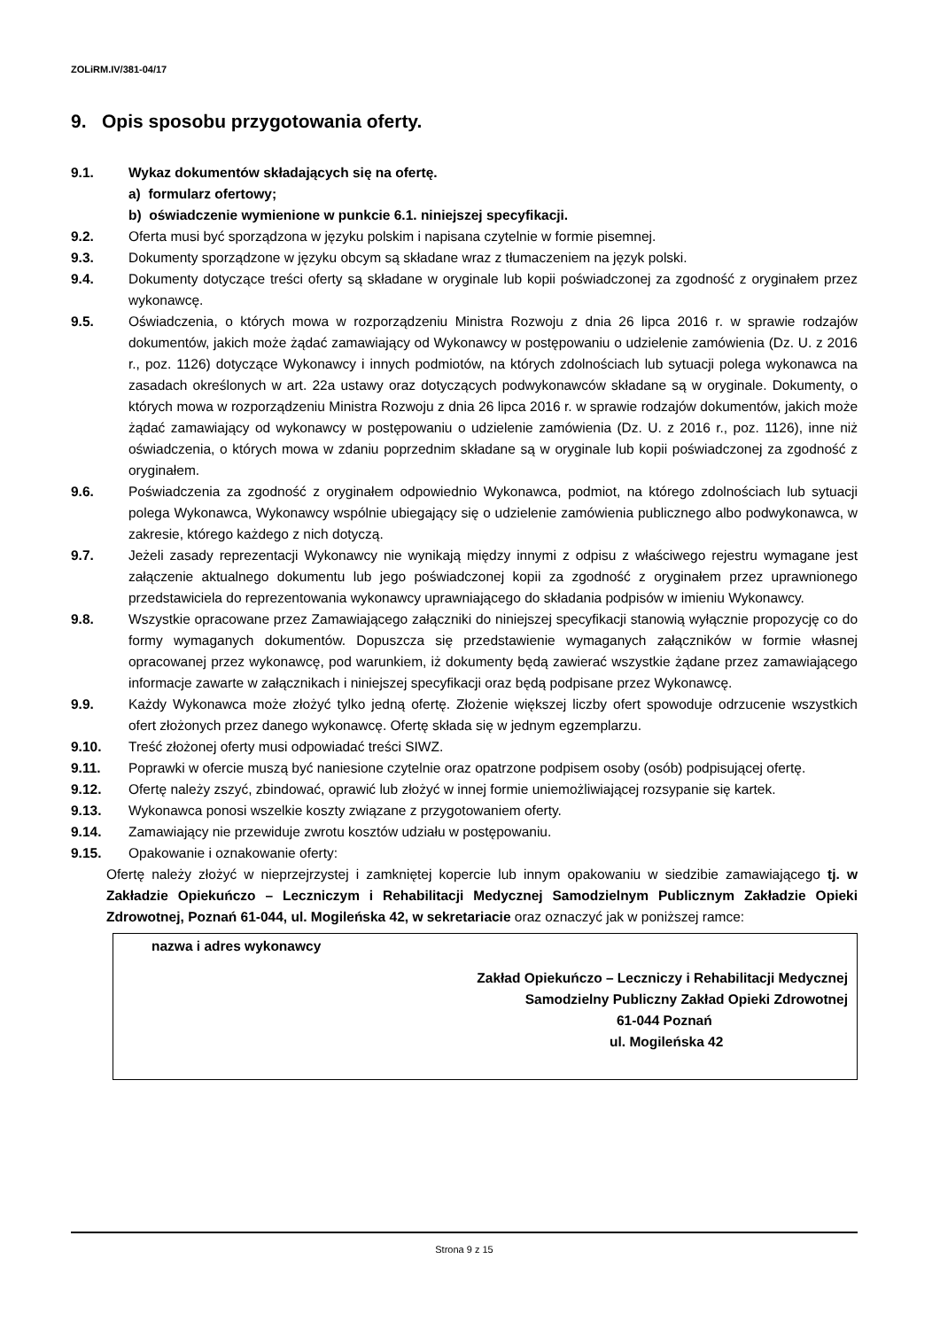ZOLiRM.IV/381-04/17
9. Opis sposobu przygotowania oferty.
9.1. Wykaz dokumentów składających się na ofertę.
a) formularz ofertowy;
b) oświadczenie wymienione w punkcie 6.1. niniejszej specyfikacji.
9.2. Oferta musi być sporządzona w języku polskim i napisana czytelnie w formie pisemnej.
9.3. Dokumenty sporządzone w języku obcym są składane wraz z tłumaczeniem na język polski.
9.4. Dokumenty dotyczące treści oferty są składane w oryginale lub kopii poświadczonej za zgodność z oryginałem przez wykonawcę.
9.5. Oświadczenia, o których mowa w rozporządzeniu Ministra Rozwoju z dnia 26 lipca 2016 r. w sprawie rodzajów dokumentów, jakich może żądać zamawiający od Wykonawcy w postępowaniu o udzielenie zamówienia (Dz. U. z 2016 r., poz. 1126) dotyczące Wykonawcy i innych podmiotów, na których zdolnościach lub sytuacji polega wykonawca na zasadach określonych w art. 22a ustawy oraz dotyczących podwykonawców składane są w oryginale. Dokumenty, o których mowa w rozporządzeniu Ministra Rozwoju z dnia 26 lipca 2016 r. w sprawie rodzajów dokumentów, jakich może żądać zamawiający od wykonawcy w postępowaniu o udzielenie zamówienia (Dz. U. z 2016 r., poz. 1126), inne niż oświadczenia, o których mowa w zdaniu poprzednim składane są w oryginale lub kopii poświadczonej za zgodność z oryginałem.
9.6. Poświadczenia za zgodność z oryginałem odpowiednio Wykonawca, podmiot, na którego zdolnościach lub sytuacji polega Wykonawca, Wykonawcy wspólnie ubiegający się o udzielenie zamówienia publicznego albo podwykonawca, w zakresie, którego każdego z nich dotyczą.
9.7. Jeżeli zasady reprezentacji Wykonawcy nie wynikają między innymi z odpisu z właściwego rejestru wymagane jest załączenie aktualnego dokumentu lub jego poświadczonej kopii za zgodność z oryginałem przez uprawnionego przedstawiciela do reprezentowania wykonawcy uprawniającego do składania podpisów w imieniu Wykonawcy.
9.8. Wszystkie opracowane przez Zamawiającego załączniki do niniejszej specyfikacji stanowią wyłącznie propozycję co do formy wymaganych dokumentów. Dopuszcza się przedstawienie wymaganych załączników w formie własnej opracowanej przez wykonawcę, pod warunkiem, iż dokumenty będą zawierać wszystkie żądane przez zamawiającego informacje zawarte w załącznikach i niniejszej specyfikacji oraz będą podpisane przez Wykonawcę.
9.9. Każdy Wykonawca może złożyć tylko jedną ofertę. Złożenie większej liczby ofert spowoduje odrzucenie wszystkich ofert złożonych przez danego wykonawcę. Ofertę składa się w jednym egzemplarzu.
9.10. Treść złożonej oferty musi odpowiadać treści SIWZ.
9.11. Poprawki w ofercie muszą być naniesione czytelnie oraz opatrzone podpisem osoby (osób) podpisującej ofertę.
9.12. Ofertę należy zszyć, zbindować, oprawić lub złożyć w innej formie uniemożliwiającej rozsypanie się kartek.
9.13. Wykonawca ponosi wszelkie koszty związane z przygotowaniem oferty.
9.14. Zamawiający nie przewiduje zwrotu kosztów udziału w postępowaniu.
9.15. Opakowanie i oznakowanie oferty:
Ofertę należy złożyć w nieprzejrzystej i zamkniętej kopercie lub innym opakowaniu w siedzibie zamawiającego tj. w Zakładzie Opiekuńczo – Leczniczym i Rehabilitacji Medycznej Samodzielnym Publicznym Zakładzie Opieki Zdrowotnej, Poznań 61-044, ul. Mogileńska 42, w sekretariacie oraz oznaczyć jak w poniższej ramce:
nazwa i adres wykonawcy
Zakład Opiekuńczo – Leczniczy i Rehabilitacji Medycznej
Samodzielny Publiczny Zakład Opieki Zdrowotnej
61-044 Poznań
ul. Mogileńska 42
Strona 9 z 15